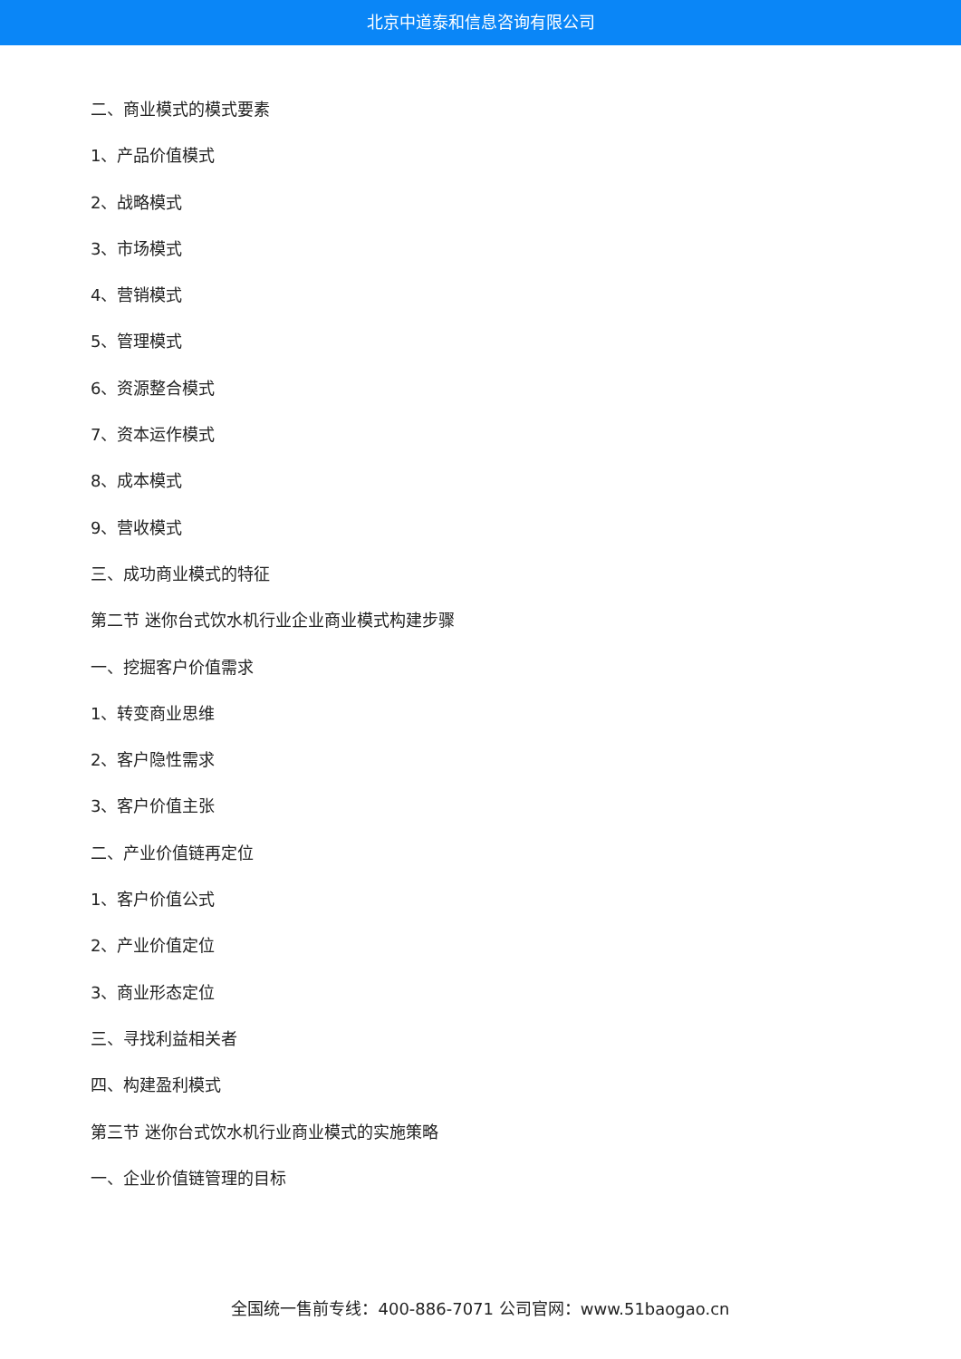北京中道泰和信息咨询有限公司
二、商业模式的模式要素
1、产品价值模式
2、战略模式
3、市场模式
4、营销模式
5、管理模式
6、资源整合模式
7、资本运作模式
8、成本模式
9、营收模式
三、成功商业模式的特征
第二节 迷你台式饮水机行业企业商业模式构建步骤
一、挖掘客户价值需求
1、转变商业思维
2、客户隐性需求
3、客户价值主张
二、产业价值链再定位
1、客户价值公式
2、产业价值定位
3、商业形态定位
三、寻找利益相关者
四、构建盈利模式
第三节 迷你台式饮水机行业商业模式的实施策略
一、企业价值链管理的目标
全国统一售前专线：400-886-7071 公司官网：www.51baogao.cn